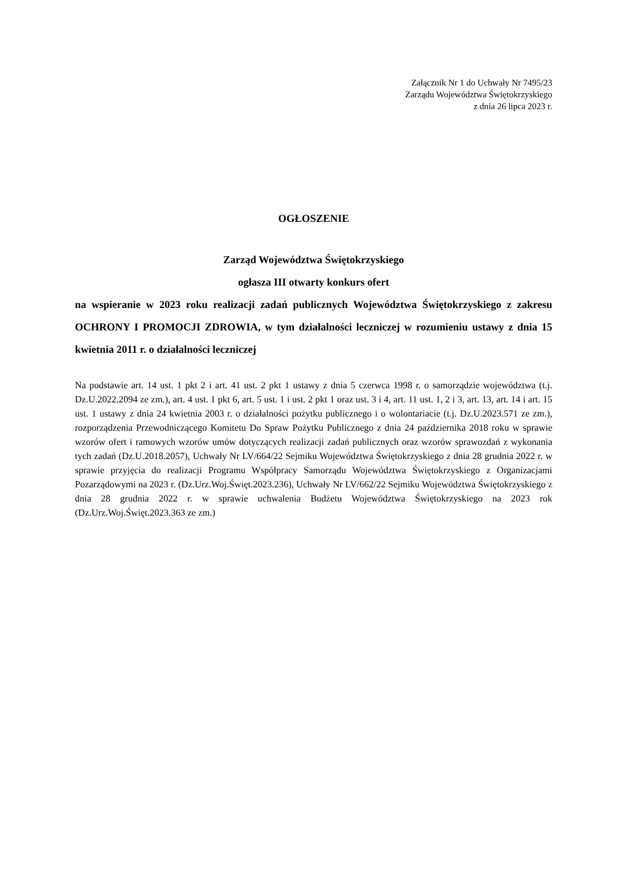Załącznik Nr 1 do Uchwały Nr 7495/23
Zarządu Województwa Świętokrzyskiego
z dnia 26 lipca 2023 r.
OGŁOSZENIE
Zarząd Województwa Świętokrzyskiego
ogłasza III otwarty konkurs ofert
na wspieranie w 2023 roku realizacji zadań publicznych Województwa Świętokrzyskiego z zakresu OCHRONY I PROMOCJI ZDROWIA, w tym działalności leczniczej w rozumieniu ustawy z dnia 15 kwietnia 2011 r. o działalności leczniczej
Na podstawie art. 14 ust. 1 pkt 2 i art. 41 ust. 2 pkt 1 ustawy z dnia 5 czerwca 1998 r. o samorządzie województwa (t.j. Dz.U.2022.2094 ze zm.), art. 4 ust. 1 pkt 6, art. 5 ust. 1 i ust. 2 pkt 1 oraz ust. 3 i 4, art. 11 ust. 1, 2 i 3, art. 13, art. 14 i art. 15 ust. 1 ustawy z dnia 24 kwietnia 2003 r. o działalności pożytku publicznego i o wolontariacie (t.j. Dz.U.2023.571 ze zm.), rozporządzenia Przewodniczącego Komitetu Do Spraw Pożytku Publicznego z dnia 24 października 2018 roku w sprawie wzorów ofert i ramowych wzorów umów dotyczących realizacji zadań publicznych oraz wzorów sprawozdań z wykonania tych zadań (Dz.U.2018.2057), Uchwały Nr LV/664/22 Sejmiku Województwa Świętokrzyskiego z dnia 28 grudnia 2022 r. w sprawie przyjęcia do realizacji Programu Współpracy Samorządu Województwa Świętokrzyskiego z Organizacjami Pozarządowymi na 2023 r. (Dz.Urz.Woj.Święt.2023.236), Uchwały Nr LV/662/22 Sejmiku Województwa Świętokrzyskiego z dnia 28 grudnia 2022 r. w sprawie uchwalenia Budżetu Województwa Świętokrzyskiego na 2023 rok (Dz.Urz.Woj.Święt.2023.363 ze zm.)